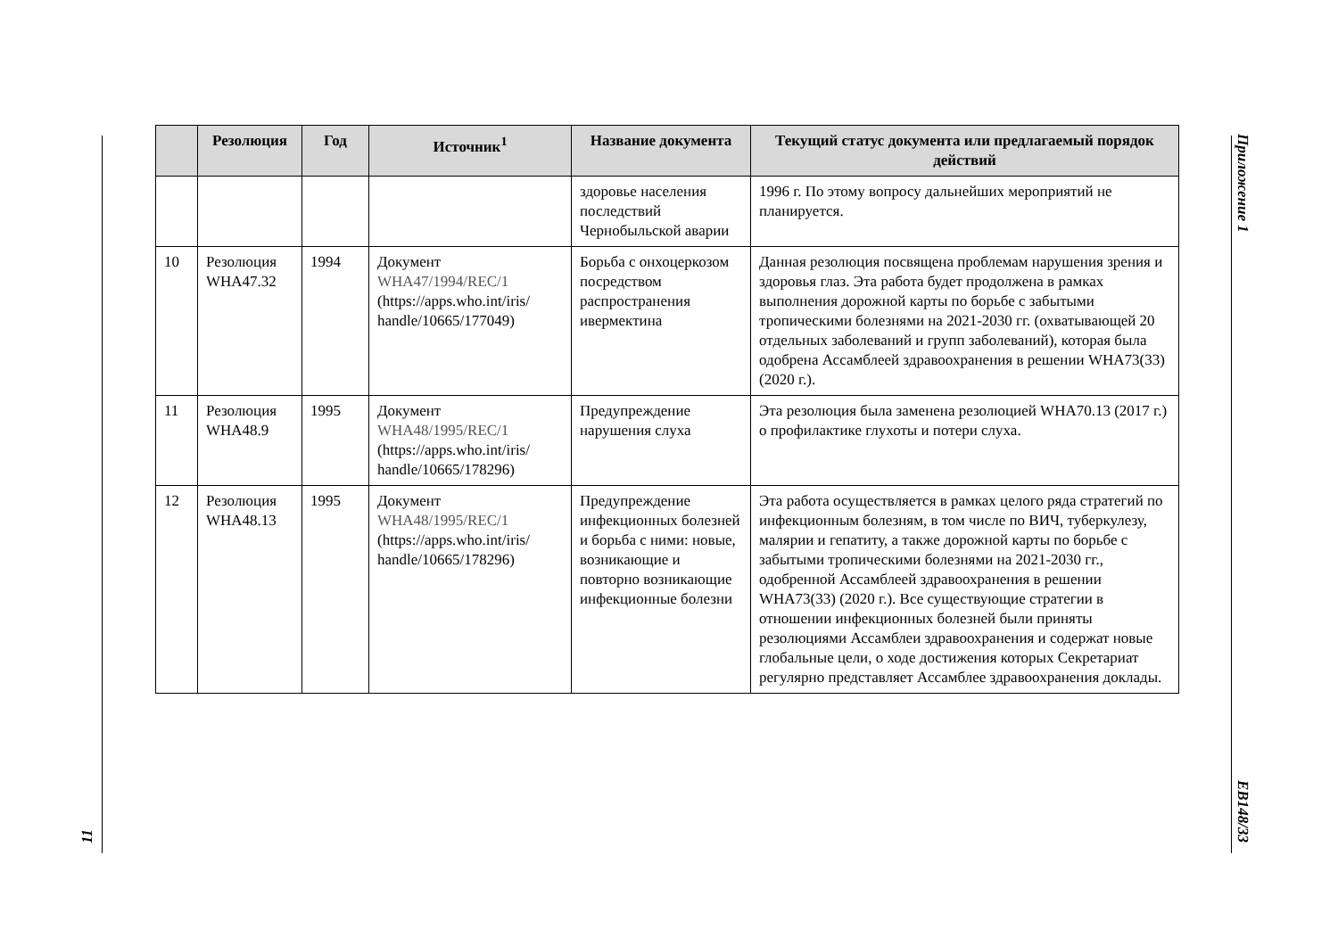Приложение 1
EB148/33
11
| | Резолюция | Год | Источник<sup>1</sup> | Название документа | Текущий статус документа или предлагаемый порядок действий |
| --- | --- | --- | --- | --- | --- |
| | | | | здоровье населения последствий Чернобыльской аварии | 1996 г. По этому вопросу дальнейших мероприятий не планируется. |
| 10 | Резолюция WHA47.32 | 1994 | Документ WHA47/1994/REC/1 (https://apps.who.int/iris/ handle/10665/177049) | Борьба с онхоцеркозом посредством распространения ивермектина | Данная резолюция посвящена проблемам нарушения зрения и здоровья глаз. Эта работа будет продолжена в рамках выполнения дорожной карты по борьбе с забытыми тропическими болезнями на 2021-2030 гг. (охватывающей 20 отдельных заболеваний и групп заболеваний), которая была одобрена Ассамблеей здравоохранения в решении WHA73(33) (2020 г.). |
| 11 | Резолюция WHA48.9 | 1995 | Документ WHA48/1995/REC/1 (https://apps.who.int/iris/ handle/10665/178296) | Предупреждение нарушения слуха | Эта резолюция была заменена резолюцией WHA70.13 (2017 г.) о профилактике глухоты и потери слуха. |
| 12 | Резолюция WHA48.13 | 1995 | Документ WHA48/1995/REC/1 (https://apps.who.int/iris/ handle/10665/178296) | Предупреждение инфекционных болезней и борьба с ними: новые, возникающие и повторно возникающие инфекционные болезни | Эта работа осуществляется в рамках целого ряда стратегий по инфекционным болезням, в том числе по ВИЧ, туберкулезу, малярии и гепатиту, а также дорожной карты по борьбе с забытыми тропическими болезнями на 2021-2030 гг., одобренной Ассамблеей здравоохранения в решении WHA73(33) (2020 г.). Все существующие стратегии в отношении инфекционных болезней были приняты резолюциями Ассамблеи здравоохранения и содержат новые глобальные цели, о ходе достижения которых Секретариат регулярно представляет Ассамблее здравоохранения доклады. |